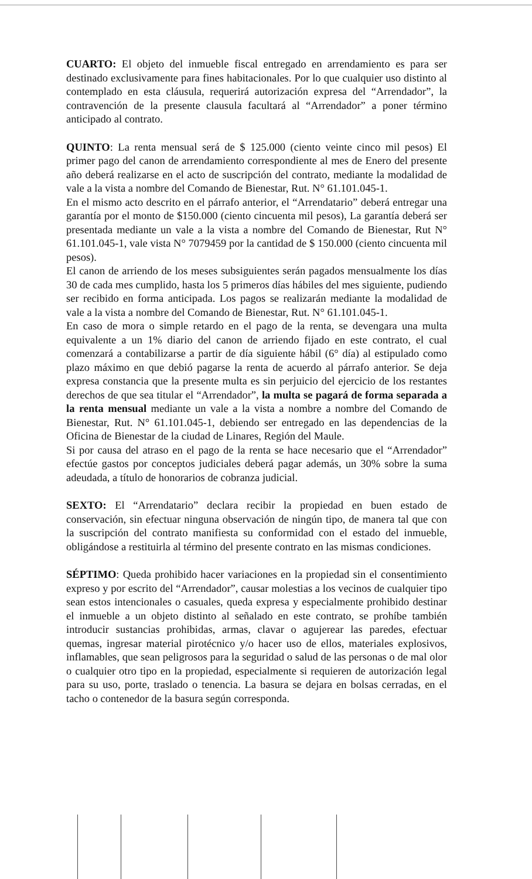CUARTO: El objeto del inmueble fiscal entregado en arrendamiento es para ser destinado exclusivamente para fines habitacionales. Por lo que cualquier uso distinto al contemplado en esta cláusula, requerirá autorización expresa del “Arrendador”, la contravención de la presente clausula facultará al “Arrendador” a poner término anticipado al contrato.
QUINTO: La renta mensual será de $ 125.000 (ciento veinte cinco mil pesos) El primer pago del canon de arrendamiento correspondiente al mes de Enero del presente año deberá realizarse en el acto de suscripción del contrato, mediante la modalidad de vale a la vista a nombre del Comando de Bienestar, Rut. N° 61.101.045-1.
En el mismo acto descrito en el párrafo anterior, el “Arrendatario” deberá entregar una garantía por el monto de $150.000 (ciento cincuenta mil pesos), La garantía deberá ser presentada mediante un vale a la vista a nombre del Comando de Bienestar, Rut N° 61.101.045-1, vale vista N° 7079459 por la cantidad de $ 150.000 (ciento cincuenta mil pesos).
El canon de arriendo de los meses subsiguientes serán pagados mensualmente los días 30 de cada mes cumplido, hasta los 5 primeros días hábiles del mes siguiente, pudiendo ser recibido en forma anticipada. Los pagos se realizarán mediante la modalidad de vale a la vista a nombre del Comando de Bienestar, Rut. N° 61.101.045-1.
En caso de mora o simple retardo en el pago de la renta, se devengara una multa equivalente a un 1% diario del canon de arriendo fijado en este contrato, el cual comenzará a contabilizarse a partir de día siguiente hábil (6° día) al estipulado como plazo máximo en que debió pagarse la renta de acuerdo al párrafo anterior. Se deja expresa constancia que la presente multa es sin perjuicio del ejercicio de los restantes derechos de que sea titular el “Arrendador”, la multa se pagará de forma separada a la renta mensual mediante un vale a la vista a nombre a nombre del Comando de Bienestar, Rut. N° 61.101.045-1, debiendo ser entregado en las dependencias de la Oficina de Bienestar de la ciudad de Linares, Región del Maule.
Si por causa del atraso en el pago de la renta se hace necesario que el “Arrendador” efectúe gastos por conceptos judiciales deberá pagar además, un 30% sobre la suma adeudada, a título de honorarios de cobranza judicial.
SEXTO: El “Arrendatario” declara recibir la propiedad en buen estado de conservación, sin efectuar ninguna observación de ningún tipo, de manera tal que con la suscripción del contrato manifiesta su conformidad con el estado del inmueble, obligándose a restituirla al término del presente contrato en las mismas condiciones.
SÉPTIMO: Queda prohibido hacer variaciones en la propiedad sin el consentimiento expreso y por escrito del “Arrendador”, causar molestias a los vecinos de cualquier tipo sean estos intencionales o casuales, queda expresa y especialmente prohibido destinar el inmueble a un objeto distinto al señalado en este contrato, se prohíbe también introducir sustancias prohibidas, armas, clavar o agujerear las paredes, efectuar quemas, ingresar material pirotécnico y/o hacer uso de ellos, materiales explosivos, inflamables, que sean peligrosos para la seguridad o salud de las personas o de mal olor o cualquier otro tipo en la propiedad, especialmente si requieren de autorización legal para su uso, porte, traslado o tenencia. La basura se dejara en bolsas cerradas, en el tacho o contenedor de la basura según corresponda.